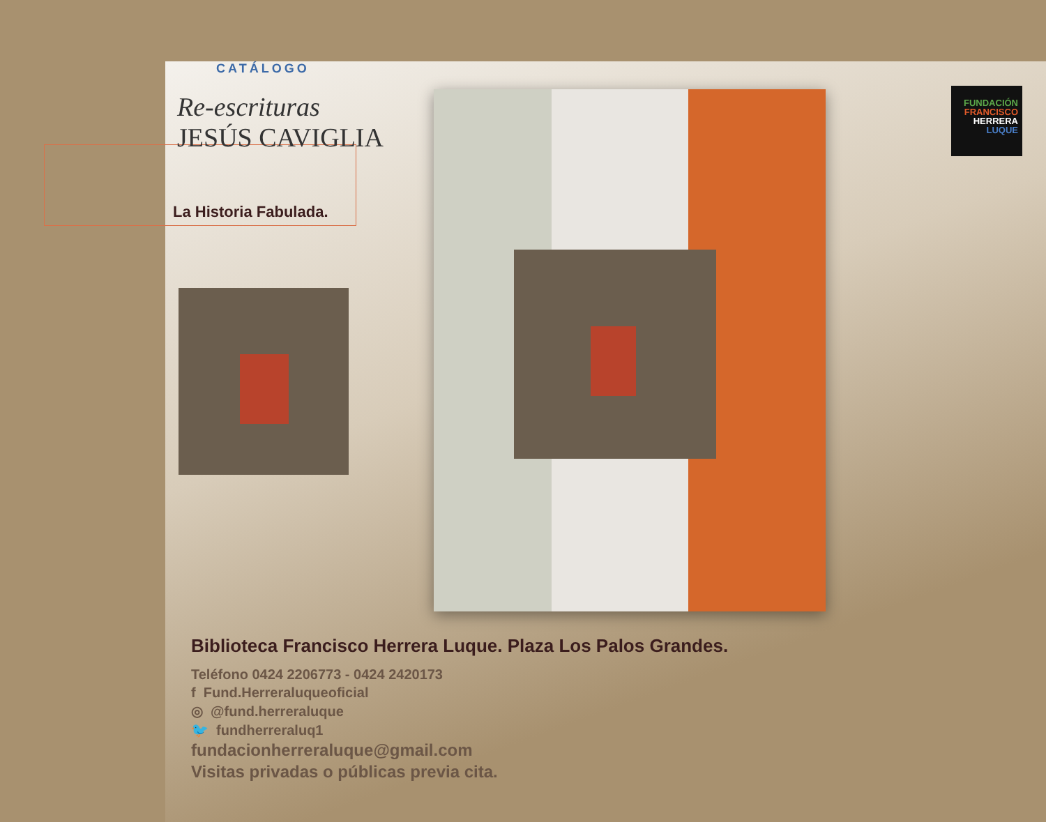CATÁLOGO
Re-escrituras
JESÚS CAVIGLIA
La Historia Fabulada.
FUNDACIÓN
FRANCISCO
HERRERA
LUQUE
Biblioteca Francisco Herrera Luque. Plaza Los Palos Grandes.
Teléfono 0424 2206773 - 0424 2420173
f Fund.Herreraluqueoficial
◎ @fund.herreraluque
🐦 fundherreraluq1
fundacionherreraluque@gmail.com
Visitas privadas o públicas previa cita.